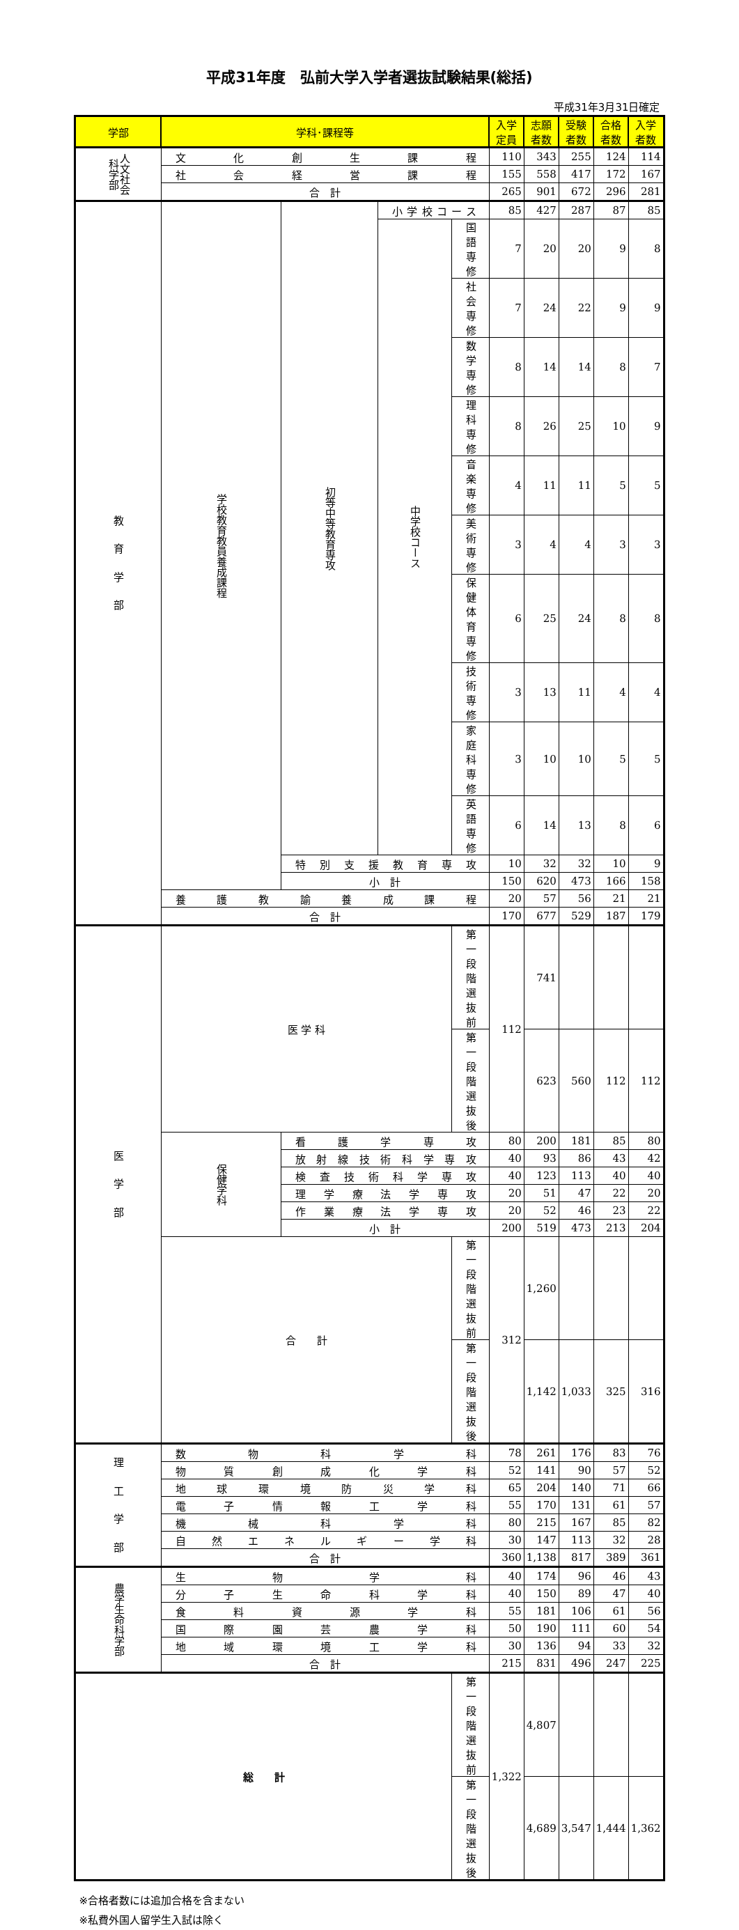平成31年度　弘前大学入学者選抜試験結果(総括)
平成31年3月31日確定
| 学部 | 学科･課程等 | | | | 入学定員 | 志願者数 | 受験者数 | 合格者数 | 入学者数 |
| --- | --- | --- | --- | --- | --- | --- | --- | --- | --- |
| 人文社会科学部 | 文化創生課程 | | | | 110 | 343 | 255 | 124 | 114 |
| | 社会経営課程 | | | | 155 | 558 | 417 | 172 | 167 |
| | 合 計 | | | | 265 | 901 | 672 | 296 | 281 |
| 教 育 学 部 | 学校教育教員養成課程 | 初等中等教育専攻 | 小学校コース | | 85 | 427 | 287 | 87 | 85 |
| | | | 中学校コース | 国語専修 | 7 | 20 | 20 | 9 | 8 |
| | | | | 社会専修 | 7 | 24 | 22 | 9 | 9 |
| | | | | 数学専修 | 8 | 14 | 14 | 8 | 7 |
| | | | | 理科専修 | 8 | 26 | 25 | 10 | 9 |
| | | | | 音楽専修 | 4 | 11 | 11 | 5 | 5 |
| | | | | 美術専修 | 3 | 4 | 4 | 3 | 3 |
| | | | | 保健体育専修 | 6 | 25 | 24 | 8 | 8 |
| | | | | 技術専修 | 3 | 13 | 11 | 4 | 4 |
| | | | | 家庭科専修 | 3 | 10 | 10 | 5 | 5 |
| | | | | 英語専修 | 6 | 14 | 13 | 8 | 6 |
| | | 特別支援教育専攻 | | | 10 | 32 | 32 | 10 | 9 |
| | | 小 計 | | | 150 | 620 | 473 | 166 | 158 |
| | 養護教諭養成課程 | | | | 20 | 57 | 56 | 21 | 21 |
| | 合 計 | | | | 170 | 677 | 529 | 187 | 179 |
| 医 学 部 | 医 学 科 | | | 第一段階選抜前 | 112 | 741 | | | |
| | | | | 第一段階選抜後 | | 623 | 560 | 112 | 112 |
| | 保健学科 | 看護学専攻 | | | 80 | 200 | 181 | 85 | 80 |
| | | 放射線技術科学専攻 | | | 40 | 93 | 86 | 43 | 42 |
| | | 検査技術科学専攻 | | | 40 | 123 | 113 | 40 | 40 |
| | | 理学療法学専攻 | | | 20 | 51 | 47 | 22 | 20 |
| | | 作業療法学専攻 | | | 20 | 52 | 46 | 23 | 22 |
| | | 小 計 | | | 200 | 519 | 473 | 213 | 204 |
| | 合 計 | | | 第一段階選抜前 | 312 | 1,260 | | | |
| | | | | 第一段階選抜後 | | 1,142 | 1,033 | 325 | 316 |
| 理 工 学 部 | 数物科学科 | | | | 78 | 261 | 176 | 83 | 76 |
| | 物質創成化学科 | | | | 52 | 141 | 90 | 57 | 52 |
| | 地球環境防災学科 | | | | 65 | 204 | 140 | 71 | 66 |
| | 電子情報工学科 | | | | 55 | 170 | 131 | 61 | 57 |
| | 機械科学科 | | | | 80 | 215 | 167 | 85 | 82 |
| | 自然エネルギー学科 | | | | 30 | 147 | 113 | 32 | 28 |
| | 合 計 | | | | 360 | 1,138 | 817 | 389 | 361 |
| 農学生命科学部 | 生物学科 | | | | 40 | 174 | 96 | 46 | 43 |
| | 分子生命科学科 | | | | 40 | 150 | 89 | 47 | 40 |
| | 食料資源学科 | | | | 55 | 181 | 106 | 61 | 56 |
| | 国際園芸農学科 | | | | 50 | 190 | 111 | 60 | 54 |
| | 地域環境工学科 | | | | 30 | 136 | 94 | 33 | 32 |
| | 合 計 | | | | 215 | 831 | 496 | 247 | 225 |
| 総 計 | | | | 第一段階選抜前 | 1,322 | 4,807 | | | |
| | | | | 第一段階選抜後 | | 4,689 | 3,547 | 1,444 | 1,362 |
※合格者数には追加合格を含まない
※私費外国人留学生入試は除く